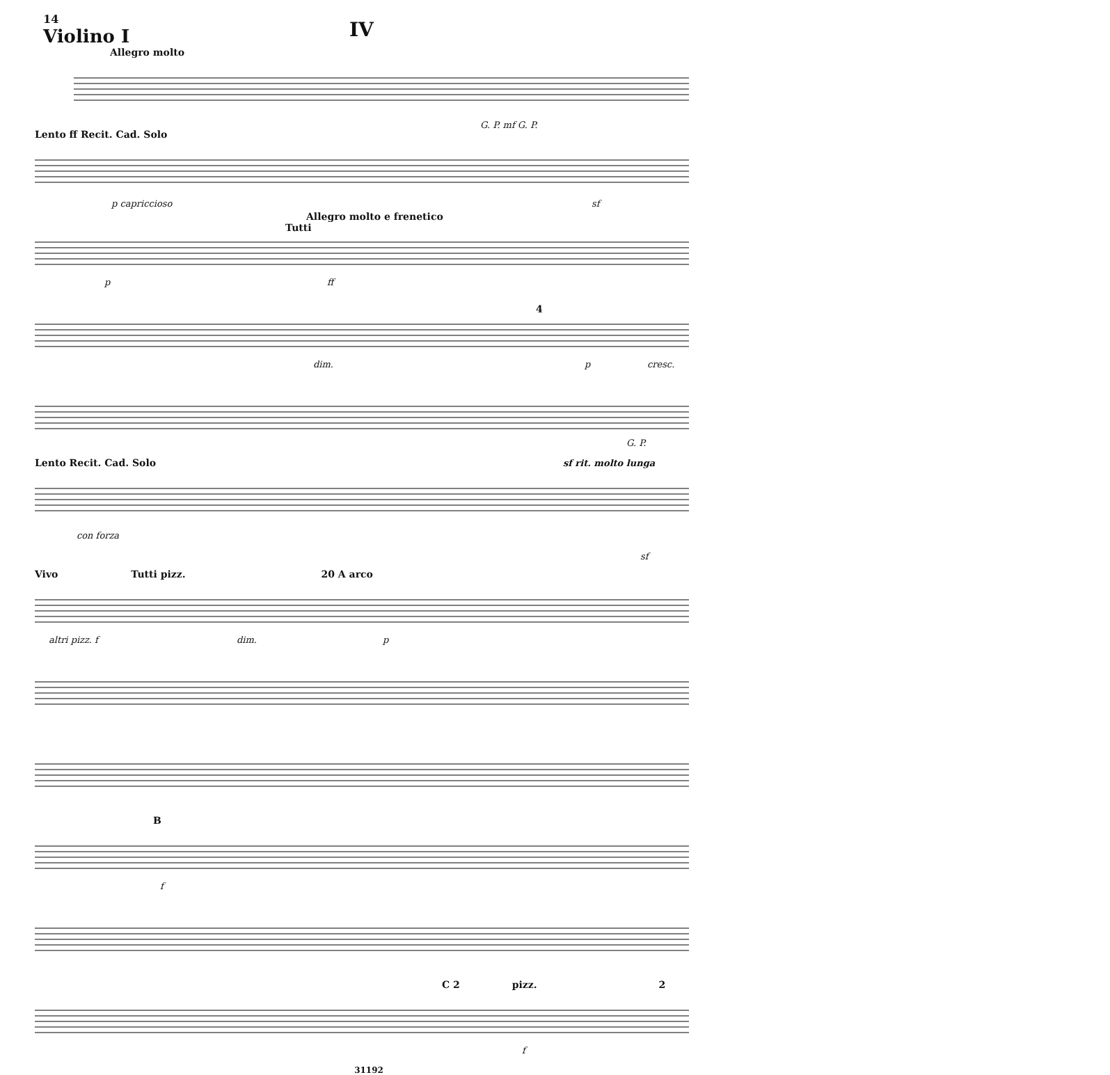14
Violino I
IV
Allegro molto
G. P. mf G. P.
Lento ff Recit. Cad. Solo
p capriccioso sf
Allegro molto e frenetico
Tutti
p ff
dim.
4
p cresc.
G. P.
Lento Recit. Cad. Solo sf rit. molto lunga
con forza
sf
Vivo Tutti pizz. 20 A arco
altri pizz. f dim. p
B
f
C 2 pizz. 2
f
31192